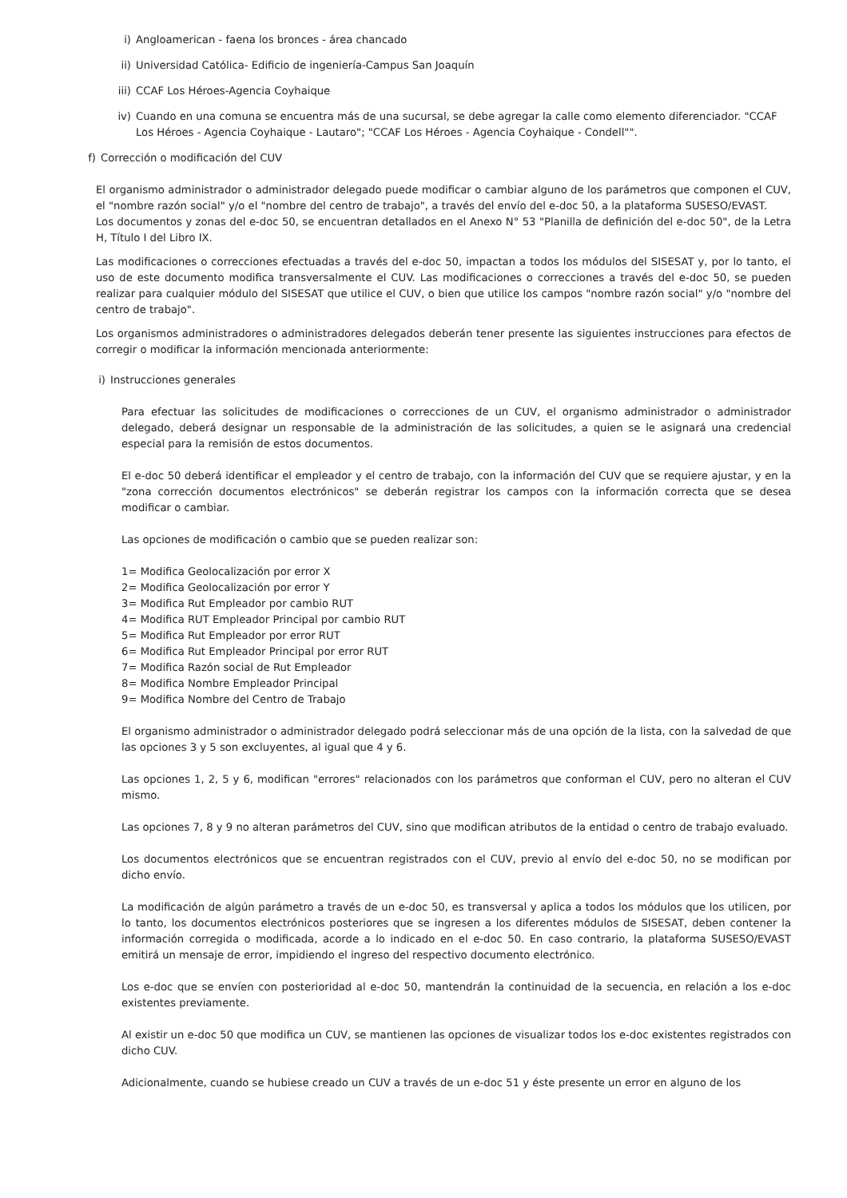i) Angloamerican - faena los bronces - área chancado
ii) Universidad Católica- Edificio de ingeniería-Campus San Joaquín
iii) CCAF Los Héroes-Agencia Coyhaique
iv) Cuando en una comuna se encuentra más de una sucursal, se debe agregar la calle como elemento diferenciador. "CCAF Los Héroes - Agencia Coyhaique - Lautaro"; "CCAF Los Héroes - Agencia Coyhaique - Condell"".
f) Corrección o modificación del CUV
El organismo administrador o administrador delegado puede modificar o cambiar alguno de los parámetros que componen el CUV, el "nombre razón social" y/o el "nombre del centro de trabajo", a través del envío del e-doc 50, a la plataforma SUSESO/EVAST.
Los documentos y zonas del e-doc 50, se encuentran detallados en el Anexo N° 53 "Planilla de definición del e-doc 50", de la Letra H, Título I del Libro IX.
Las modificaciones o correcciones efectuadas a través del e-doc 50, impactan a todos los módulos del SISESAT y, por lo tanto, el uso de este documento modifica transversalmente el CUV. Las modificaciones o correcciones a través del e-doc 50, se pueden realizar para cualquier módulo del SISESAT que utilice el CUV, o bien que utilice los campos "nombre razón social" y/o "nombre del centro de trabajo".
Los organismos administradores o administradores delegados deberán tener presente las siguientes instrucciones para efectos de corregir o modificar la información mencionada anteriormente:
i) Instrucciones generales
Para efectuar las solicitudes de modificaciones o correcciones de un CUV, el organismo administrador o administrador delegado, deberá designar un responsable de la administración de las solicitudes, a quien se le asignará una credencial especial para la remisión de estos documentos.
El e-doc 50 deberá identificar el empleador y el centro de trabajo, con la información del CUV que se requiere ajustar, y en la "zona corrección documentos electrónicos" se deberán registrar los campos con la información correcta que se desea modificar o cambiar.
Las opciones de modificación o cambio que se pueden realizar son:
1= Modifica Geolocalización por error X
2= Modifica Geolocalización por error Y
3= Modifica Rut Empleador por cambio RUT
4= Modifica RUT Empleador Principal por cambio RUT
5= Modifica Rut Empleador por error RUT
6= Modifica Rut Empleador Principal por error RUT
7= Modifica Razón social de Rut Empleador
8= Modifica Nombre Empleador Principal
9= Modifica Nombre del Centro de Trabajo
El organismo administrador o administrador delegado podrá seleccionar más de una opción de la lista, con la salvedad de que las opciones 3 y 5 son excluyentes, al igual que 4 y 6.
Las opciones 1, 2, 5 y 6, modifican "errores" relacionados con los parámetros que conforman el CUV, pero no alteran el CUV mismo.
Las opciones 7, 8 y 9 no alteran parámetros del CUV, sino que modifican atributos de la entidad o centro de trabajo evaluado.
Los documentos electrónicos que se encuentran registrados con el CUV, previo al envío del e-doc 50, no se modifican por dicho envío.
La modificación de algún parámetro a través de un e-doc 50, es transversal y aplica a todos los módulos que los utilicen, por lo tanto, los documentos electrónicos posteriores que se ingresen a los diferentes módulos de SISESAT, deben contener la información corregida o modificada, acorde a lo indicado en el e-doc 50. En caso contrario, la plataforma SUSESO/EVAST emitirá un mensaje de error, impidiendo el ingreso del respectivo documento electrónico.
Los e-doc que se envíen con posterioridad al e-doc 50, mantendrán la continuidad de la secuencia, en relación a los e-doc existentes previamente.
Al existir un e-doc 50 que modifica un CUV, se mantienen las opciones de visualizar todos los e-doc existentes registrados con dicho CUV.
Adicionalmente, cuando se hubiese creado un CUV a través de un e-doc 51 y éste presente un error en alguno de los